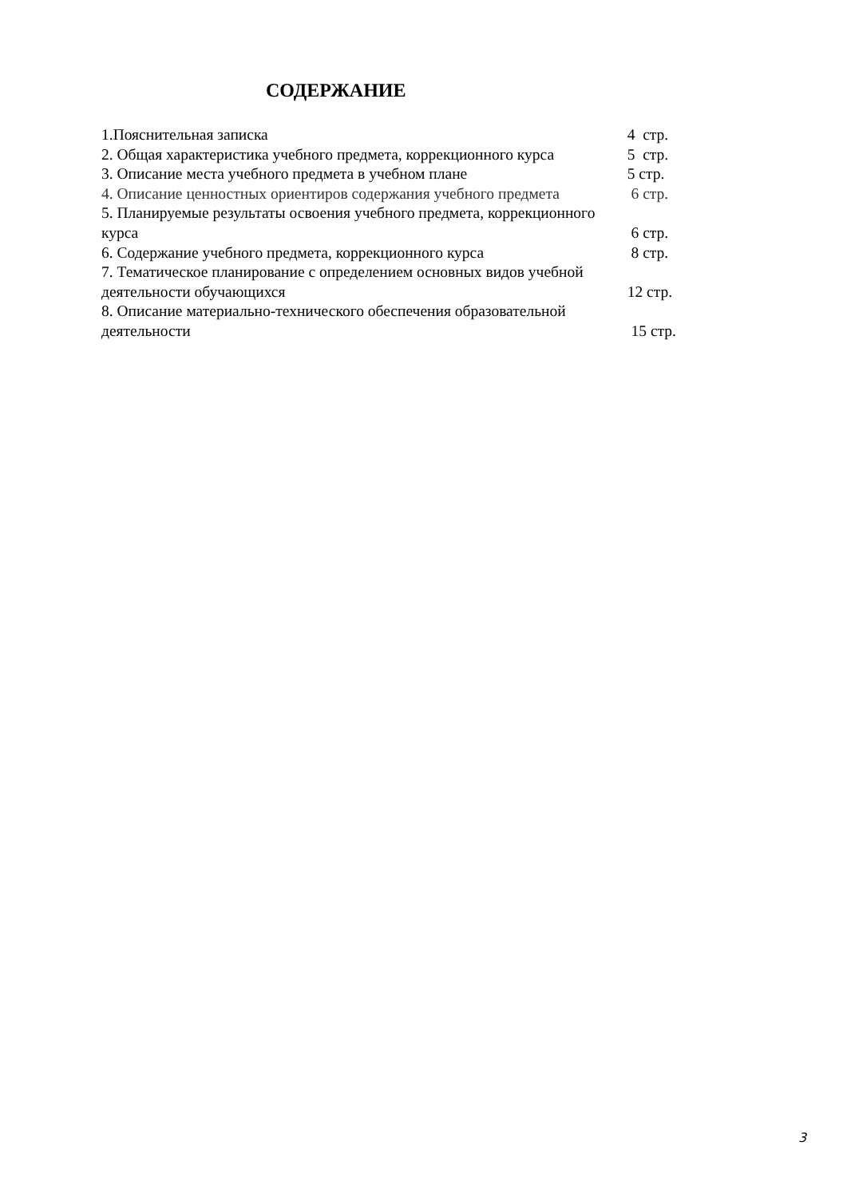СОДЕРЖАНИЕ
1.Пояснительная записка 4 стр.
2. Общая характеристика учебного предмета, коррекционного курса 5 стр.
3. Описание места учебного предмета в учебном плане 5 стр.
4. Описание ценностных ориентиров содержания учебного предмета 6 стр.
5. Планируемые результаты освоения учебного предмета, коррекционного
курса 6 стр.
6. Содержание учебного предмета, коррекционного курса 8 стр.
7. Тематическое планирование с определением основных видов учебной
деятельности обучающихся 12 стр.
8. Описание материально-технического обеспечения образовательной
деятельности 15 стр.
3